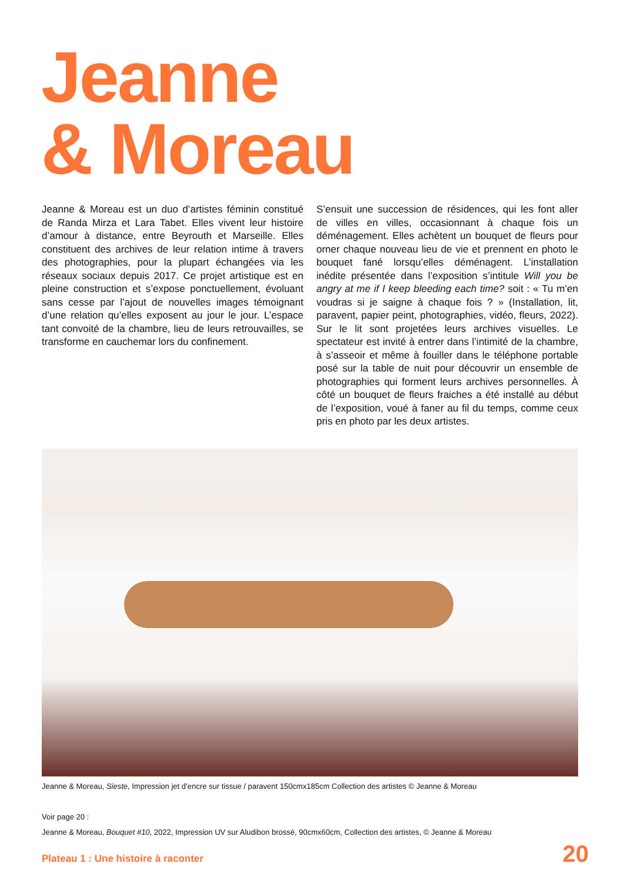Jeanne
& Moreau
Jeanne & Moreau est un duo d’artistes féminin constitué de Randa Mirza et Lara Tabet. Elles vivent leur histoire d’amour à distance, entre Beyrouth et Marseille. Elles constituent des archives de leur relation intime à travers des photographies, pour la plupart échangées via les réseaux sociaux depuis 2017. Ce projet artistique est en pleine construction et s’expose ponctuellement, évoluant sans cesse par l’ajout de nouvelles images témoignant d’une relation qu’elles exposent au jour le jour. L’espace tant convoité de la chambre, lieu de leurs retrouvailles, se transforme en cauchemar lors du confinement.
S’ensuit une succession de résidences, qui les font aller de villes en villes, occasionnant à chaque fois un déménagement. Elles achètent un bouquet de fleurs pour orner chaque nouveau lieu de vie et prennent en photo le bouquet fané lorsqu’elles déménagent. L’installation inédite présentée dans l’exposition s’intitule Will you be angry at me if I keep bleeding each time? soit : « Tu m’en voudras si je saigne à chaque fois ? » (Installation, lit, paravent, papier peint, photographies, vidéo, fleurs, 2022). Sur le lit sont projetées leurs archives visuelles. Le spectateur est invité à entrer dans l’intimité de la chambre, à s’asseoir et même à fouiller dans le téléphone portable posé sur la table de nuit pour découvrir un ensemble de photographies qui forment leurs archives personnelles. À côté un bouquet de fleurs fraiches a été installé au début de l’exposition, voué à faner au fil du temps, comme ceux pris en photo par les deux artistes.
Jeanne & Moreau, Sieste, Impression jet d’encre sur tissue / paravent 150cmx185cm Collection des artistes © Jeanne & Moreau
Voir page 20 :
Jeanne & Moreau, Bouquet #10, 2022, Impression UV sur Aludibon brossé, 90cmx60cm, Collection des artistes, © Jeanne & Moreau
Plateau 1 : Une histoire à raconter 20